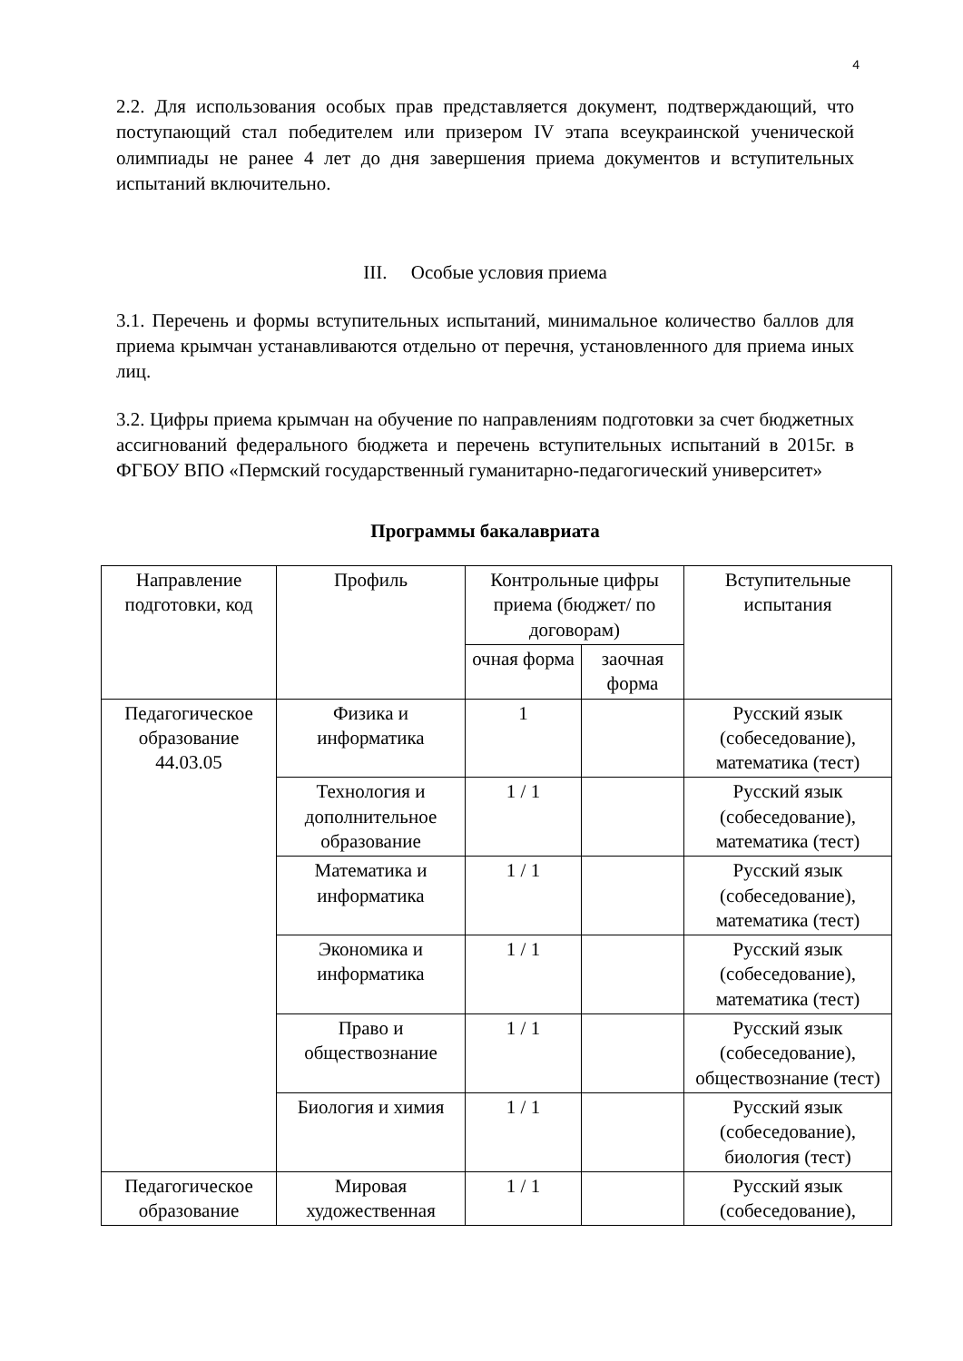4
2.2. Для использования особых прав представляется документ, подтверждающий, что поступающий стал победителем или призером IV этапа всеукраинской ученической олимпиады не ранее 4 лет до дня завершения приема документов и вступительных испытаний включительно.
III. Особые условия приема
3.1. Перечень и формы вступительных испытаний, минимальное количество баллов для приема крымчан устанавливаются отдельно от перечня, установленного для приема иных лиц.
3.2. Цифры приема крымчан на обучение по направлениям подготовки за счет бюджетных ассигнований федерального бюджета и перечень вступительных испытаний в 2015г. в ФГБОУ ВПО «Пермский государственный гуманитарно-педагогический университет»
Программы бакалавриата
| Направление подготовки, код | Профиль | Контрольные цифры приема (бюджет/ по договорам) | | Вступительные испытания |
| --- | --- | --- | --- | --- |
| | | очная форма | заочная форма | |
| Педагогическое образование 44.03.05 | Физика и информатика | 1 | | Русский язык (собеседование), математика (тест) |
| | Технология и дополнительное образование | 1 / 1 | | Русский язык (собеседование), математика (тест) |
| | Математика и информатика | 1 / 1 | | Русский язык (собеседование), математика (тест) |
| | Экономика и информатика | 1 / 1 | | Русский язык (собеседование), математика (тест) |
| | Право и обществознание | 1 / 1 | | Русский язык (собеседование), обществознание (тест) |
| | Биология и химия | 1 / 1 | | Русский язык (собеседование), биология (тест) |
| Педагогическое образование | Мировая художественная | 1 / 1 | | Русский язык (собеседование), |